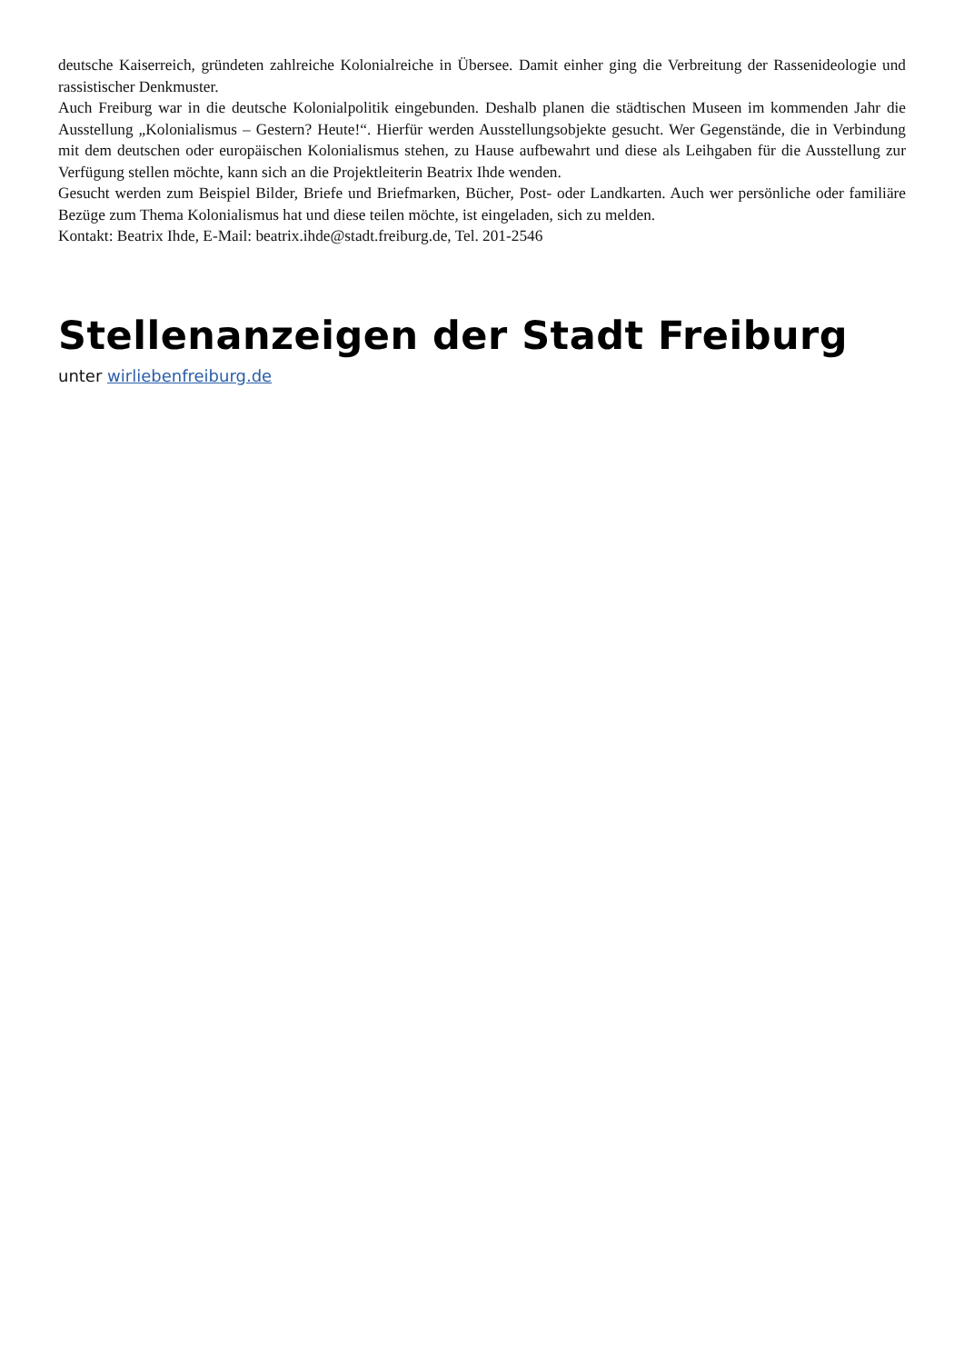deutsche Kaiserreich, gründeten zahlreiche Kolonialreiche in Übersee. Damit einher ging die Verbreitung der Rassen­ideologie und rassistischer Denkmuster.
Auch Freiburg war in die deutsche Kolonialpolitik eingebunden. Deshalb planen die städtischen Museen im kommenden Jahr die Ausstellung „Kolonialismus – Gestern? Heute!“. Hierfür werden Ausstellungsobjekte gesucht. Wer Gegen­stände, die in Verbindung mit dem deutschen oder europäischen Kolonialismus stehen, zu Hause aufbewahrt und diese als Leihgaben für die Ausstellung zur Verfügung stellen möchte, kann sich an die Projektleiterin Beatrix Ihde wenden.
Gesucht werden zum Beispiel Bilder, Briefe und Briefmarken, Bücher, Post- oder Landkarten. Auch wer persönliche oder familiäre Bezüge zum Thema Kolonialismus hat und diese teilen möchte, ist eingeladen, sich zu melden.
Kontakt: Beatrix Ihde, E-Mail: beatrix.ihde@stadt.freiburg.de, Tel. 201-2546
Stellenanzeigen der Stadt Freiburg
unter wirliebenfreiburg.de